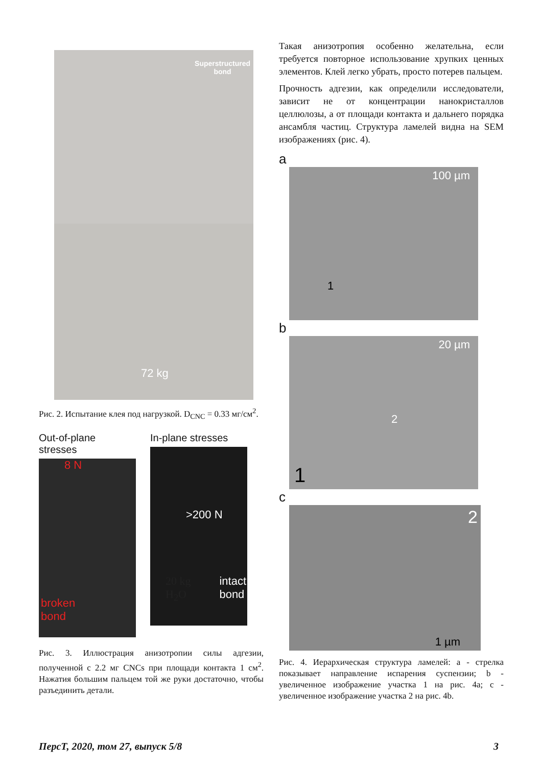Superstructured
bond
72 kg
Рис. 2. Испытание клея под нагрузкой. D<sub>CNC</sub> = 0.33 мг/см<sup>2</sup>.
Out-of-plane stresses
8 N
broken
bond
In-plane stresses
>200 N
20 kg
H<sub>2</sub>O
intact
bond
Рис. 3. Иллюстрация анизотропии силы адгезии, полученной с 2.2 мг CNCs при площади контакта 1 см<sup>2</sup>. Нажатия большим пальцем той же руки достаточно, чтобы разъединить детали.
Такая анизотропия особенно желательна, если требуется повторное использование хрупких ценных элементов. Клей легко убрать, просто потерев пальцем.
Прочность адгезии, как определили исследователи, зависит не от концентрации нанокристаллов целлюлозы, а от площади контакта и дальнего порядка ансамбля частиц. Структура ламелей видна на SEM изображениях (рис. 4).
a
100 µm
1
b
20 µm
2
1
c
2
1 µm
Рис. 4. Иерархическая структура ламелей: a - стрелка показывает направление испарения суспензии; b - увеличенное изображение участка 1 на рис. 4a; c - увеличенное изображение участка 2 на рис. 4b.
ПерсТ, 2020, том 27, выпуск 5/8 3